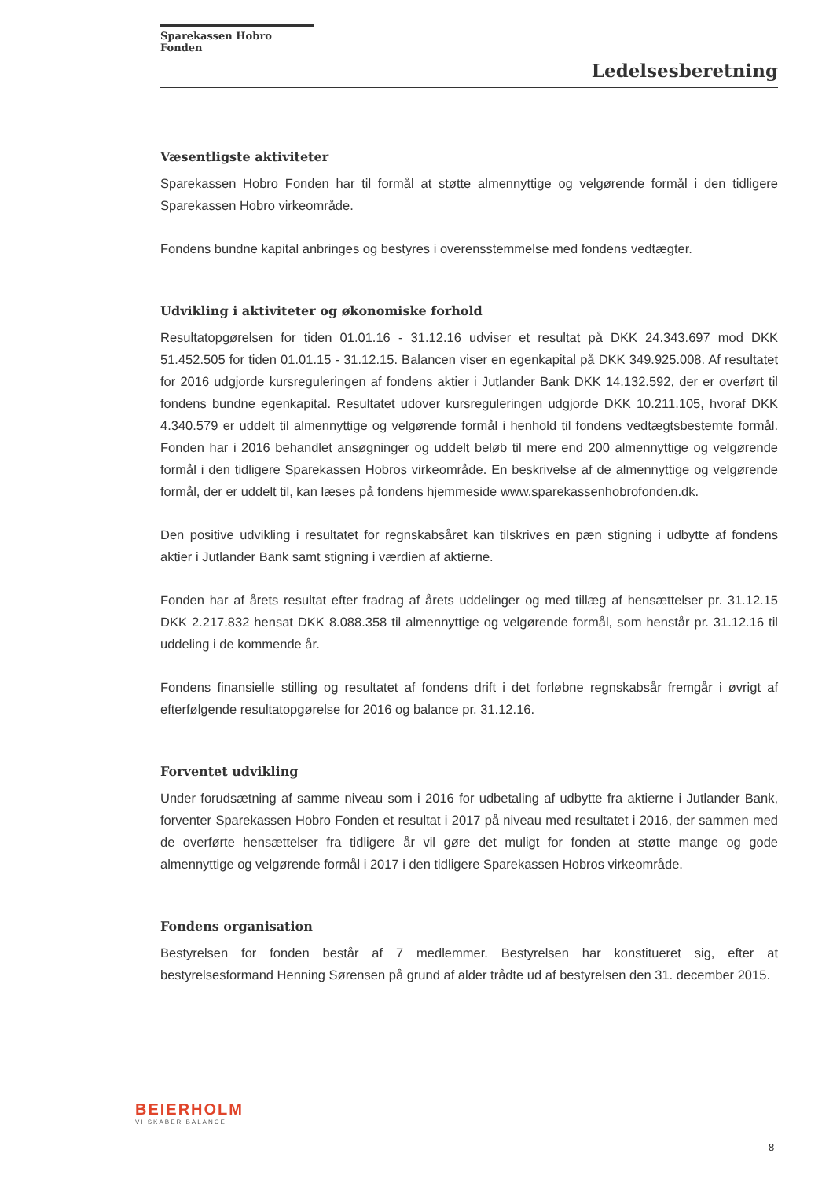Sparekassen Hobro Fonden
Ledelsesberetning
Væsentligste aktiviteter
Sparekassen Hobro Fonden har til formål at støtte almennyttige og velgørende formål i den tidligere Sparekassen Hobro virkeområde.
Fondens bundne kapital anbringes og bestyres i overensstemmelse med fondens vedtægter.
Udvikling i aktiviteter og økonomiske forhold
Resultatopgørelsen for tiden 01.01.16 - 31.12.16 udviser et resultat på DKK 24.343.697 mod DKK 51.452.505 for tiden 01.01.15 - 31.12.15. Balancen viser en egenkapital på DKK 349.925.008. Af resultatet for 2016 udgjorde kursreguleringen af fondens aktier i Jutlander Bank DKK 14.132.592, der er overført til fondens bundne egenkapital. Resultatet udover kursreguleringen udgjorde DKK 10.211.105, hvoraf DKK 4.340.579 er uddelt til almennyttige og velgørende formål i henhold til fondens vedtægtsbestemte formål. Fonden har i 2016 behandlet ansøgninger og uddelt beløb til mere end 200 almennyttige og velgørende formål i den tidligere Sparekassen Hobros virkeområde. En beskrivelse af de almennyttige og velgørende formål, der er uddelt til, kan læses på fondens hjemmeside www.sparekassenhobrofonden.dk.
Den positive udvikling i resultatet for regnskabsåret kan tilskrives en pæn stigning i udbytte af fondens aktier i Jutlander Bank samt stigning i værdien af aktierne.
Fonden har af årets resultat efter fradrag af årets uddelinger og med tillæg af hensættelser pr. 31.12.15 DKK 2.217.832 hensat DKK 8.088.358 til almennyttige og velgørende formål, som henstår pr. 31.12.16 til uddeling i de kommende år.
Fondens finansielle stilling og resultatet af fondens drift i det forløbne regnskabsår fremgår i øvrigt af efterfølgende resultatopgørelse for 2016 og balance pr. 31.12.16.
Forventet udvikling
Under forudsætning af samme niveau som i 2016 for udbetaling af udbytte fra aktierne i Jutlander Bank, forventer Sparekassen Hobro Fonden et resultat i 2017 på niveau med resultatet i 2016, der sammen med de overførte hensættelser fra tidligere år vil gøre det muligt for fonden at støtte mange og gode almennyttige og velgørende formål i 2017 i den tidligere Sparekassen Hobros virkeområde.
Fondens organisation
Bestyrelsen for fonden består af 7 medlemmer. Bestyrelsen har konstitueret sig, efter at bestyrelsesformand Henning Sørensen på grund af alder trådte ud af bestyrelsen den 31. december 2015.
BEIERHOLM
VI SKABER BALANCE
8